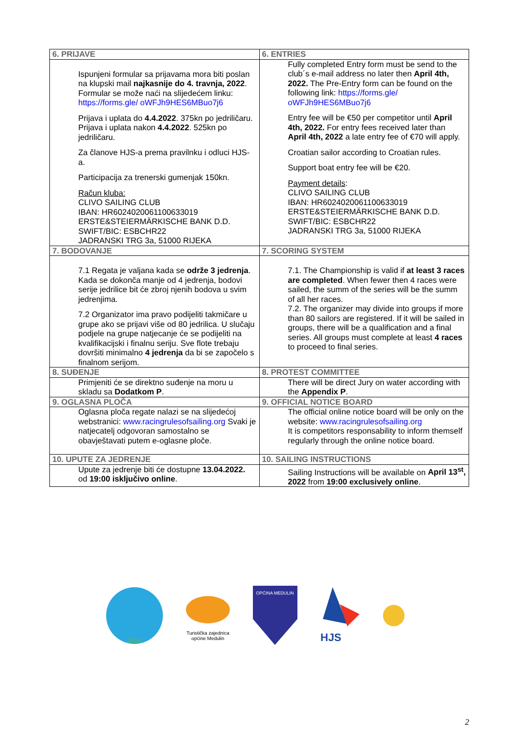| 6. PRIJAVE | 6. ENTRIES |
| Ispunjeni formular sa prijavama mora biti poslan na klupski mail najkasnije do 4. travnja, 2022 . Formular se može naći na slijedećem linku: https://forms.gle/ oWFJh9HES6MBuo7j6 Prijava i uplata do 4.4.2022 . 375kn po jedriličaru. Prijava i uplata nakon 4.4.2022 . 525kn po jedriličaru. Za članove HJS-a prema pravilnku i odluci HJS-a. Participacija za trenerski gumenjak 150kn. Račun kluba: CLIVO SAILING CLUB IBAN: HR6024020061100633019 ERSTE&STEIERMÄRKISCHE BANK D.D. SWIFT/BIC: ESBCHR22 JADRANSKI TRG 3a, 51000 RIJEKA | Fully completed Entry form must be send to the club´s e-mail address no later then April 4th, 2022. The Pre-Entry form can be found on the following link: https://forms.gle/ oWFJh9HES6MBuo7j6 Entry fee will be €50 per competitor until April 4th, 2022. For entry fees received later than April 4th, 2022 a late entry fee of €70 will apply. Croatian sailor according to Croatian rules. Support boat entry fee will be €20. Payment details : CLIVO SAILING CLUB IBAN: HR6024020061100633019 ERSTE&STEIERMÄRKISCHE BANK D.D. SWIFT/BIC: ESBCHR22 JADRANSKI TRG 3a, 51000 RIJEKA |
| 7. BODOVANJE | 7. SCORING SYSTEM |
| 7.1 Regata je valjana kada se održe 3 jedrenja . Kada se dokonča manje od 4 jedrenja, bodovi serije jedrilice bit će zbroj njenih bodova u svim jedrenjima. 7.2 Organizator ima pravo podijeliti takmičare u grupe ako se prijavi više od 80 jedrilica. U slučaju podjele na grupe natjecanje će se podijeliti na kvalifikacijski i finalnu seriju. Sve flote trebaju dovršiti minimalno 4 jedrenja da bi se započelo s finalnom serijom. | 7.1. The Championship is valid if at least 3 races are completed . When fewer then 4 races were sailed, the summ of the series will be the summ of all her races. 7.2. The organizer may divide into groups if more than 80 sailors are registered. If it will be sailed in groups, there will be a qualification and a final series. All groups must complete at least 4 races to proceed to final series. |
| 8. SUĐENJE | 8. PROTEST COMMITTEE |
| Primjeniti će se direktno suđenje na moru u skladu sa Dodatkom P . | There will be direct Jury on water according with the Appendix P . |
| 9. OGLASNA PLOČA | 9. OFFICIAL NOTICE BOARD |
| Oglasna ploča regate nalazi se na slijedećoj webstranici: www.racingrulesofsailing.org Svaki je natjecatelj odgovoran samostalno se obavještavati putem e-oglasne ploče. | The official online notice board will be only on the website: www.racingrulesofsailing.org It is competitors responsability to inform themself regularly through the online notice board. |
| 10. UPUTE ZA JEDRENJE | 10. SAILING INSTRUCTIONS |
| Upute za jedrenje biti će dostupne 13.04.2022. od 19:00 isključivo online . | Sailing Instructions will be available on April 13<sup>st</sup>, 2022 from 19:00 exclusively online . |
SZOM
Turistička zajednica
općine Medulin
OPĆINA MEDULIN
HJS
2